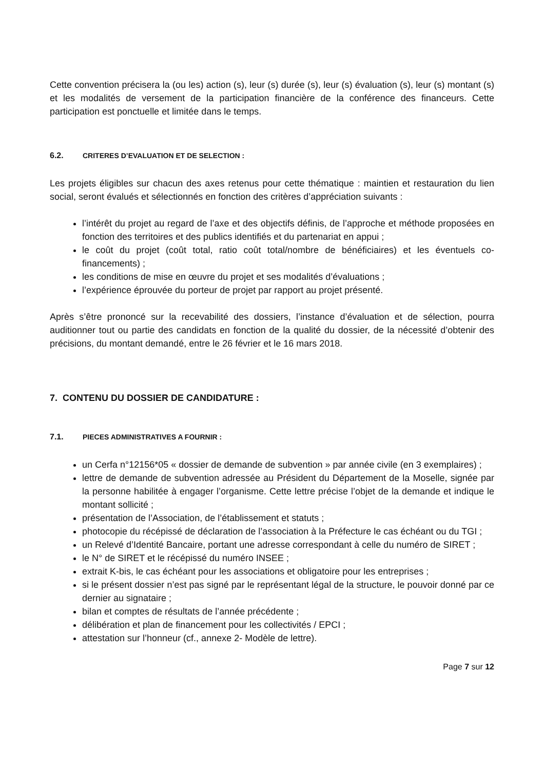Cette convention précisera la (ou les) action (s), leur (s) durée (s), leur (s) évaluation (s), leur (s) montant (s) et les modalités de versement de la participation financière de la conférence des financeurs. Cette participation est ponctuelle et limitée dans le temps.
6.2. CRITERES D’EVALUATION ET DE SELECTION :
Les projets éligibles sur chacun des axes retenus pour cette thématique : maintien et restauration du lien social, seront évalués et sélectionnés en fonction des critères d’appréciation suivants :
l’intérêt du projet au regard de l’axe et des objectifs définis, de l’approche et méthode proposées en fonction des territoires et des publics identifiés et du partenariat en appui ;
le coût du projet (coût total, ratio coût total/nombre de bénéficiaires) et les éventuels co-financements) ;
les conditions de mise en œuvre du projet et ses modalités d’évaluations ;
l’expérience éprouvée du porteur de projet par rapport au projet présenté.
Après s’être prononcé sur la recevabilité des dossiers, l’instance d’évaluation et de sélection, pourra auditionner tout ou partie des candidats en fonction de la qualité du dossier, de la nécessité d’obtenir des précisions, du montant demandé, entre le 26 février et le 16 mars 2018.
7. CONTENU DU DOSSIER DE CANDIDATURE :
7.1. PIECES ADMINISTRATIVES A FOURNIR :
un Cerfa n°12156*05 « dossier de demande de subvention » par année civile (en 3 exemplaires) ;
lettre de demande de subvention adressée au Président du Département de la Moselle, signée par la personne habilitée à engager l’organisme. Cette lettre précise l’objet de la demande et indique le montant sollicité ;
présentation de l’Association, de l’établissement et statuts ;
photocopie du récépissé de déclaration de l’association à la Préfecture le cas échéant ou du TGI ;
un Relevé d’Identité Bancaire, portant une adresse correspondant à celle du numéro de SIRET ;
le N° de SIRET et le récépissé du numéro INSEE ;
extrait K-bis, le cas échéant pour les associations et obligatoire pour les entreprises ;
si le présent dossier n’est pas signé par le représentant légal de la structure, le pouvoir donné par ce dernier au signataire ;
bilan et comptes de résultats de l’année précédente ;
délibération et plan de financement pour les collectivités / EPCI ;
attestation sur l’honneur (cf., annexe 2- Modèle de lettre).
Page 7 sur 12